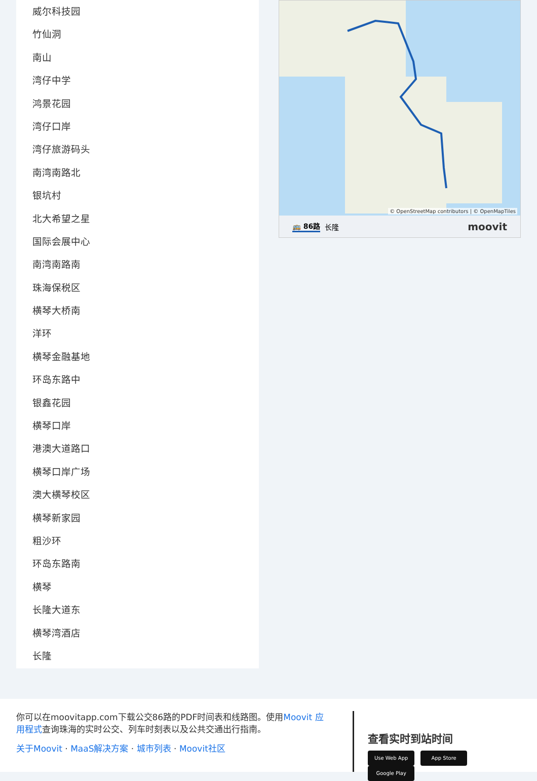威尔科技园
竹仙洞
南山
湾仔中学
鸿景花园
湾仔口岸
湾仔旅游码头
南湾南路北
银坑村
北大希望之星
国际会展中心
南湾南路南
珠海保税区
横琴大桥南
洋环
横琴金融基地
环岛东路中
银鑫花园
横琴口岸
港澳大道路口
横琴口岸广场
澳大横琴校区
横琴新家园
粗沙环
环岛东路南
横琴
长隆大道东
横琴湾酒店
长隆
© OpenStreetMap contributors | © OpenMapTiles
🚌 86路 长隆 moovit
你可以在moovitapp.com下载公交86路的PDF时间表和线路图。使用Moovit 应用程式查询珠海的实时公交、列车时刻表以及公共交通出行指南。
关于Moovit · MaaS解决方案 · 城市列表 · Moovit社区
查看实时到站时间
Use Web App App Store Google Play